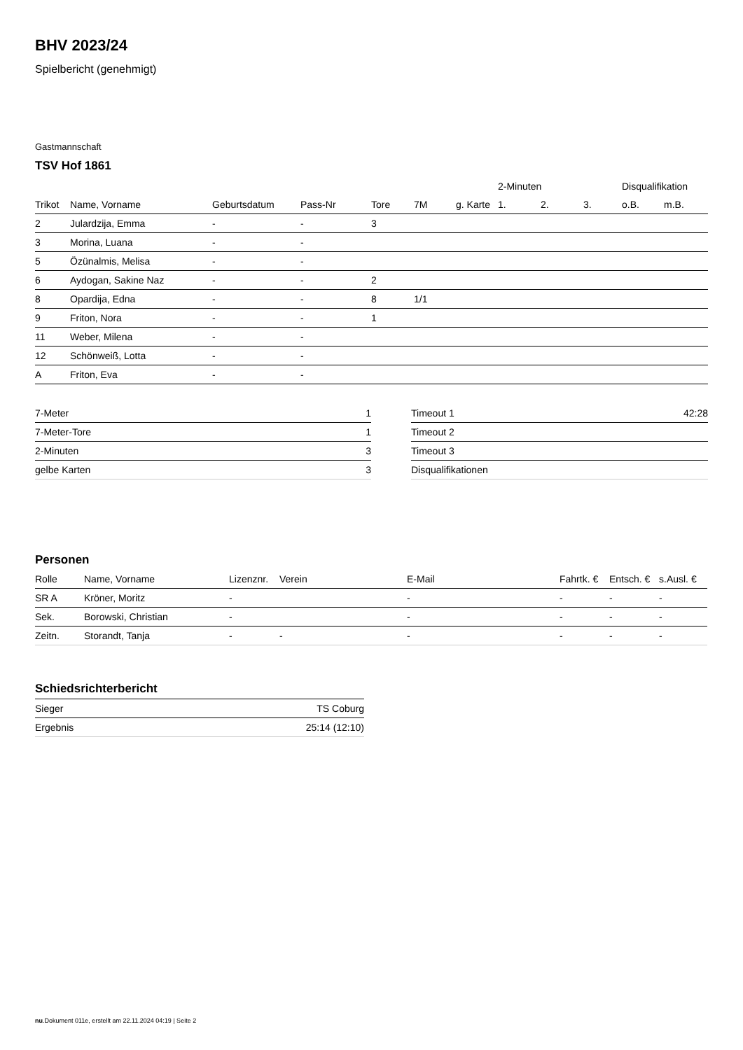BHV 2023/24
Spielbericht (genehmigt)
Gastmannschaft
TSV Hof 1861
| | | | | | | | 2-Minuten | | | Disqualifikation | |
| --- | --- | --- | --- | --- | --- | --- | --- | --- | --- | --- | --- |
| Trikot | Name, Vorname | Geburtsdatum | Pass-Nr | Tore | 7M | g. Karte | 1. | 2. | 3. | o.B. | m.B. |
| 2 | Julardzija, Emma | - | - | 3 | | | | | | | |
| 3 | Morina, Luana | - | - | | | | | | | | |
| 5 | Özünalmis, Melisa | - | - | | | | | | | | |
| 6 | Aydogan, Sakine Naz | - | - | 2 | | | | | | | |
| 8 | Opardija, Edna | - | - | 8 | 1/1 | | | | | | |
| 9 | Friton, Nora | - | - | 1 | | | | | | | |
| 11 | Weber, Milena | - | - | | | | | | | | |
| 12 | Schönweiß, Lotta | - | - | | | | | | | | |
| A | Friton, Eva | - | - | | | | | | | | |
| 7-Meter | 1 |
| 7-Meter-Tore | 1 |
| 2-Minuten | 3 |
| gelbe Karten | 3 |
| Timeout 1 | 42:28 |
| Timeout 2 | |
| Timeout 3 | |
| Disqualifikationen | |
Personen
| Rolle | Name, Vorname | Lizenznr. | Verein | E-Mail | Fahrtk. € | Entsch. € | s.Ausl. € |
| --- | --- | --- | --- | --- | --- | --- | --- |
| SR A | Kröner, Moritz | - | | - | - | - | - |
| Sek. | Borowski, Christian | - | | - | - | - | - |
| Zeitn. | Storandt, Tanja | - | - | - | - | - | - |
Schiedsrichterbericht
| Sieger | TS Coburg |
| Ergebnis | 25:14 (12:10) |
nu.Dokument 011e, erstellt am 22.11.2024 04:19 | Seite 2